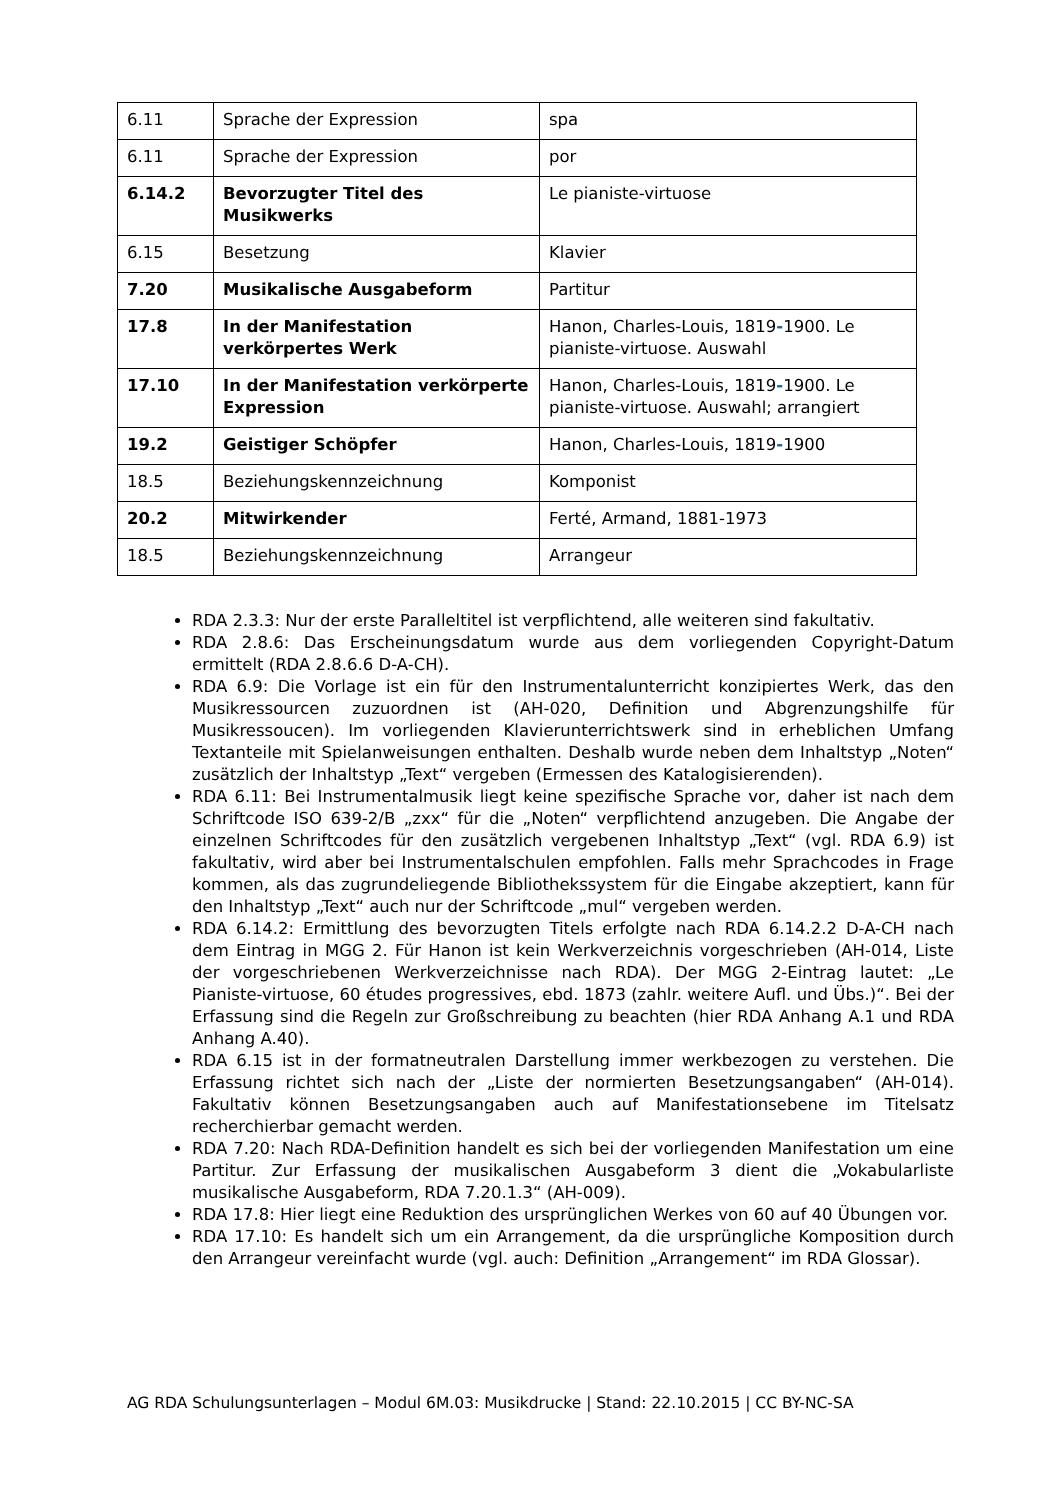| 6.11 | Sprache der Expression | spa |
| 6.11 | Sprache der Expression | por |
| 6.14.2 | Bevorzugter Titel des Musikwerks | Le pianiste-virtuose |
| 6.15 | Besetzung | Klavier |
| 7.20 | Musikalische Ausgabeform | Partitur |
| 17.8 | In der Manifestation verkörpertes Werk | Hanon, Charles-Louis, 1819 - 1900. Le pianiste-virtuose. Auswahl |
| 17.10 | In der Manifestation verkörperte Expression | Hanon, Charles-Louis, 1819 - 1900. Le pianiste-virtuose. Auswahl; arrangiert |
| 19.2 | Geistiger Schöpfer | Hanon, Charles-Louis, 1819 - 1900 |
| 18.5 | Beziehungskennzeichnung | Komponist |
| 20.2 | Mitwirkender | Ferté, Armand, 1881-1973 |
| 18.5 | Beziehungskennzeichnung | Arrangeur |
RDA 2.3.3: Nur der erste Paralleltitel ist verpflichtend, alle weiteren sind fakultativ.
RDA 2.8.6: Das Erscheinungsdatum wurde aus dem vorliegenden Copyright-Datum ermittelt (RDA 2.8.6.6 D-A-CH).
RDA 6.9: Die Vorlage ist ein für den Instrumentalunterricht konzipiertes Werk, das den Musikressourcen zuzuordnen ist (AH-020, Definition und Abgrenzungshilfe für Musikressoucen). Im vorliegenden Klavierunterrichtswerk sind in erheblichen Umfang Textanteile mit Spielanweisungen enthalten. Deshalb wurde neben dem Inhaltstyp „Noten“ zusätzlich der Inhaltstyp „Text“ vergeben (Ermessen des Katalogisierenden).
RDA 6.11: Bei Instrumentalmusik liegt keine spezifische Sprache vor, daher ist nach dem Schriftcode ISO 639-2/B „zxx“ für die „Noten“ verpflichtend anzugeben. Die Angabe der einzelnen Schriftcodes für den zusätzlich vergebenen Inhaltstyp „Text“ (vgl. RDA 6.9) ist fakultativ, wird aber bei Instrumentalschulen empfohlen. Falls mehr Sprachcodes in Frage kommen, als das zugrundeliegende Bibliothekssystem für die Eingabe akzeptiert, kann für den Inhaltstyp „Text“ auch nur der Schriftcode „mul“ vergeben werden.
RDA 6.14.2: Ermittlung des bevorzugten Titels erfolgte nach RDA 6.14.2.2 D-A-CH nach dem Eintrag in MGG 2. Für Hanon ist kein Werkverzeichnis vorgeschrieben (AH-014, Liste der vorgeschriebenen Werkverzeichnisse nach RDA). Der MGG 2-Eintrag lautet: „Le Pianiste-virtuose, 60 études progressives, ebd. 1873 (zahlr. weitere Aufl. und Übs.)“. Bei der Erfassung sind die Regeln zur Großschreibung zu beachten (hier RDA Anhang A.1 und RDA Anhang A.40).
RDA 6.15 ist in der formatneutralen Darstellung immer werkbezogen zu verstehen. Die Erfassung richtet sich nach der „Liste der normierten Besetzungsangaben“ (AH-014). Fakultativ können Besetzungsangaben auch auf Manifestationsebene im Titelsatz recherchierbar gemacht werden.
RDA 7.20: Nach RDA-Definition handelt es sich bei der vorliegenden Manifestation um eine Partitur. Zur Erfassung der musikalischen Ausgabeform 3 dient die „Vokabularliste musikalische Ausgabeform, RDA 7.20.1.3“ (AH-009).
RDA 17.8: Hier liegt eine Reduktion des ursprünglichen Werkes von 60 auf 40 Übungen vor.
RDA 17.10: Es handelt sich um ein Arrangement, da die ursprüngliche Komposition durch den Arrangeur vereinfacht wurde (vgl. auch: Definition „Arrangement“ im RDA Glossar).
AG RDA Schulungsunterlagen – Modul 6M.03: Musikdrucke | Stand: 22.10.2015 | CC BY-NC-SA